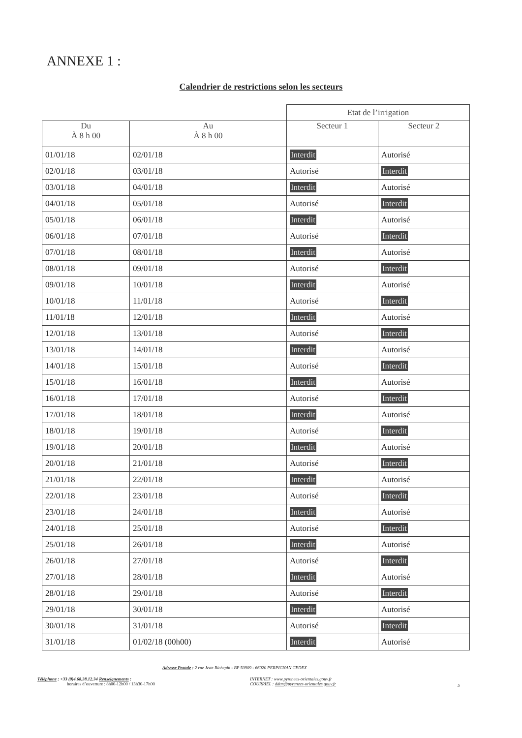ANNEXE 1 :
Calendrier de restrictions selon les secteurs
| | | Etat de l’irrigation | |
| Du À 8 h 00 | Au À 8 h 00 | Secteur 1 | Secteur 2 |
| 01/01/18 | 02/01/18 | Interdit | Autorisé |
| 02/01/18 | 03/01/18 | Autorisé | Interdit |
| 03/01/18 | 04/01/18 | Interdit | Autorisé |
| 04/01/18 | 05/01/18 | Autorisé | Interdit |
| 05/01/18 | 06/01/18 | Interdit | Autorisé |
| 06/01/18 | 07/01/18 | Autorisé | Interdit |
| 07/01/18 | 08/01/18 | Interdit | Autorisé |
| 08/01/18 | 09/01/18 | Autorisé | Interdit |
| 09/01/18 | 10/01/18 | Interdit | Autorisé |
| 10/01/18 | 11/01/18 | Autorisé | Interdit |
| 11/01/18 | 12/01/18 | Interdit | Autorisé |
| 12/01/18 | 13/01/18 | Autorisé | Interdit |
| 13/01/18 | 14/01/18 | Interdit | Autorisé |
| 14/01/18 | 15/01/18 | Autorisé | Interdit |
| 15/01/18 | 16/01/18 | Interdit | Autorisé |
| 16/01/18 | 17/01/18 | Autorisé | Interdit |
| 17/01/18 | 18/01/18 | Interdit | Autorisé |
| 18/01/18 | 19/01/18 | Autorisé | Interdit |
| 19/01/18 | 20/01/18 | Interdit | Autorisé |
| 20/01/18 | 21/01/18 | Autorisé | Interdit |
| 21/01/18 | 22/01/18 | Interdit | Autorisé |
| 22/01/18 | 23/01/18 | Autorisé | Interdit |
| 23/01/18 | 24/01/18 | Interdit | Autorisé |
| 24/01/18 | 25/01/18 | Autorisé | Interdit |
| 25/01/18 | 26/01/18 | Interdit | Autorisé |
| 26/01/18 | 27/01/18 | Autorisé | Interdit |
| 27/01/18 | 28/01/18 | Interdit | Autorisé |
| 28/01/18 | 29/01/18 | Autorisé | Interdit |
| 29/01/18 | 30/01/18 | Interdit | Autorisé |
| 30/01/18 | 31/01/18 | Autorisé | Interdit |
| 31/01/18 | 01/02/18 (00h00) | Interdit | Autorisé |
Adresse Postale : 2 rue Jean Richepin - BP 50909 - 66020 PERPIGNAN CEDEX
Téléphone : +33 (0)4.68.38.12.34 Renseignements :
horaires d’ouverture : 8h00-12h00 / 13h30-17h00
INTERNET : www.pyrenees-orientales.gouv.fr
COURRIEL : ddtm@pyrenees-orientales.gouv.fr
5